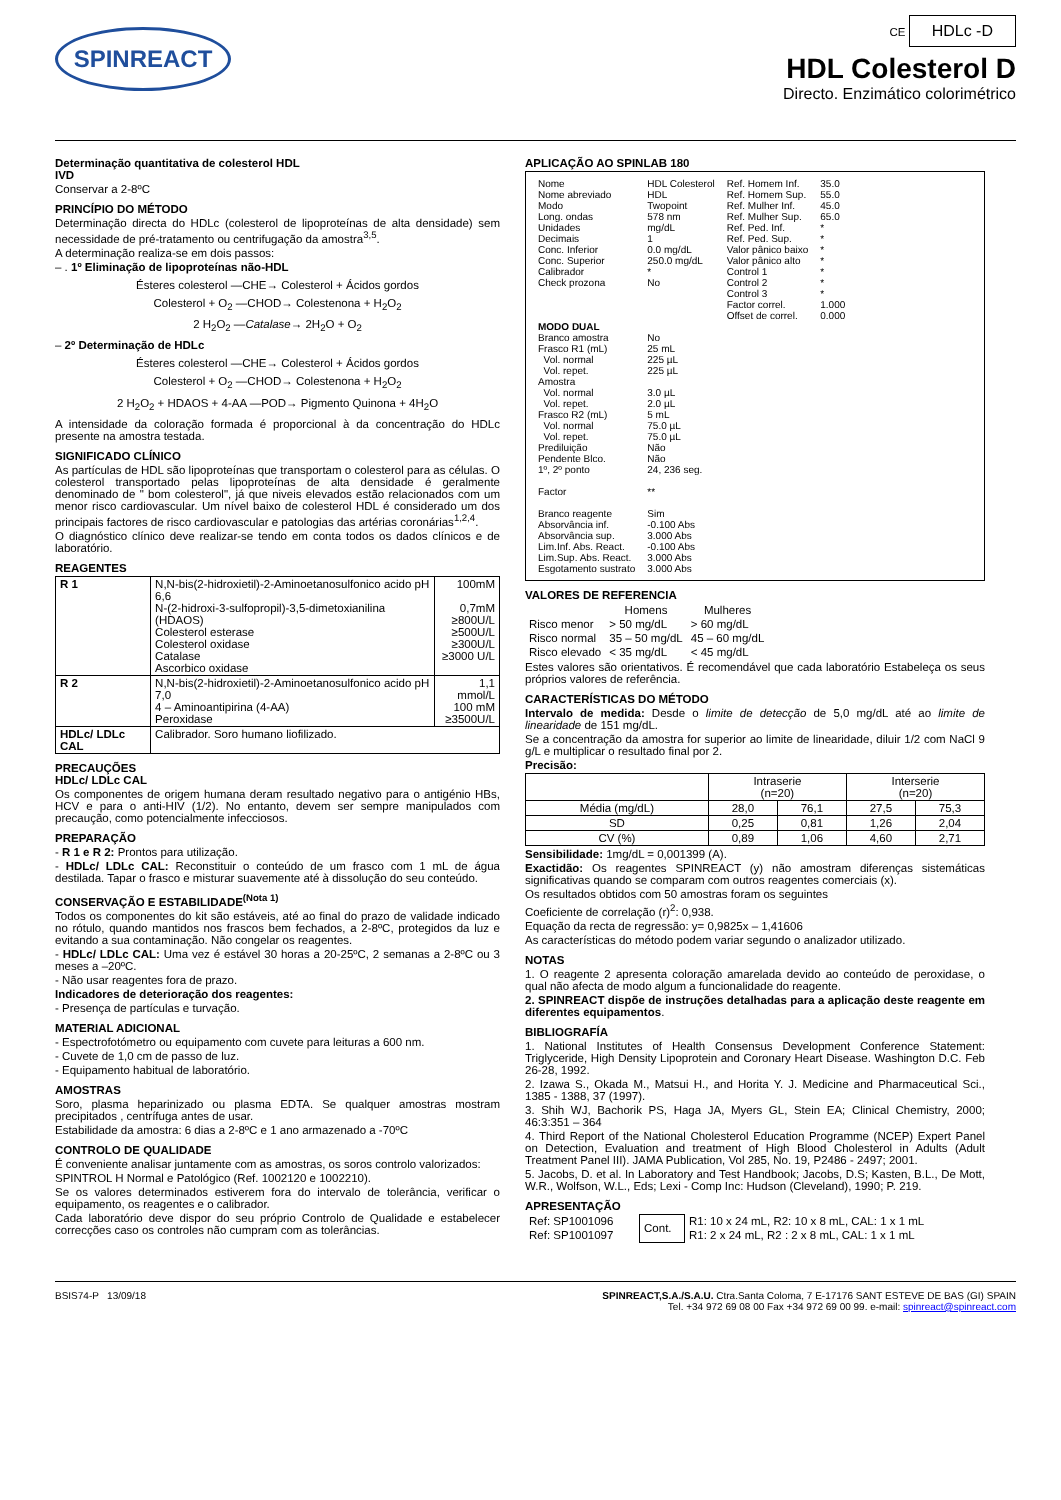SPINREACT
CE HDLc -D
HDL Colesterol D
Directo. Enzimático colorimétrico
Determinação quantitativa de colesterol HDL
IVD
Conservar a 2-8ºC
PRINCÍPIO DO MÉTODO
Determinação directa do HDLc (colesterol de lipoproteínas de alta densidade) sem necessidade de pré-tratamento ou centrifugação da amostra<sup>3,5</sup>.
A determinação realiza-se em dois passos:
– . 1º Eliminação de lipoproteínas não-HDL
Ésteres colesterol —CHE→ Colesterol + Ácidos gordos
Colesterol + O<sub>2</sub> —CHOD→ Colestenona + H<sub>2</sub>O<sub>2</sub>
2 H<sub>2</sub>O<sub>2</sub> —Catalase→ 2H<sub>2</sub>O + O<sub>2</sub>
– 2º Determinação de HDLc
Ésteres colesterol —CHE→ Colesterol + Ácidos gordos
Colesterol + O<sub>2</sub> —CHOD→ Colestenona + H<sub>2</sub>O<sub>2</sub>
2 H<sub>2</sub>O<sub>2</sub> + HDAOS + 4-AA —POD→ Pigmento Quinona + 4H<sub>2</sub>O
A intensidade da coloração formada é proporcional à da concentração do HDLc presente na amostra testada.
SIGNIFICADO CLÍNICO
As partículas de HDL são lipoproteínas que transportam o colesterol para as células. O colesterol transportado pelas lipoproteínas de alta densidade é geralmente denominado de " bom colesterol", já que niveis elevados estão relacionados com um menor risco cardiovascular. Um nível baixo de colesterol HDL é considerado um dos principais factores de risco cardiovascular e patologias das artérias coronárias<sup>1,2,4</sup>.
O diagnóstico clínico deve realizar-se tendo em conta todos os dados clínicos e de laboratório.
REAGENTES
| R 1 | N,N-bis(2-hidroxietil)-2-Aminoetanosulfonico acido pH 6,6 N-(2-hidroxi-3-sulfopropil)-3,5-dimetoxianilina (HDAOS) Colesterol esterase Colesterol oxidase Catalase Ascorbico oxidase | 100mM 0,7mM ≥800U/L ≥500U/L ≥300U/L ≥3000 U/L |
| R 2 | N,N-bis(2-hidroxietil)-2-Aminoetanosulfonico acido pH 7,0 4 – Aminoantipirina (4-AA) Peroxidase | 1,1 mmol/L 100 mM ≥3500U/L |
| HDLc/ LDLc CAL | Calibrador. Soro humano liofilizado. | |
PRECAUÇÕES
HDLc/ LDLc CAL
Os componentes de origem humana deram resultado negativo para o antigénio HBs, HCV e para o anti-HIV (1/2). No entanto, devem ser sempre manipulados com precaução, como potencialmente infecciosos.
PREPARAÇÃO
- R 1 e R 2: Prontos para utilização.
- HDLc/ LDLc CAL: Reconstituir o conteúdo de um frasco com 1 mL de água destilada. Tapar o frasco e misturar suavemente até à dissolução do seu conteúdo.
CONSERVAÇÃO E ESTABILIDADE<sup>(Nota 1)</sup>
Todos os componentes do kit são estáveis, até ao final do prazo de validade indicado no rótulo, quando mantidos nos frascos bem fechados, a 2-8ºC, protegidos da luz e evitando a sua contaminação. Não congelar os reagentes.
- HDLc/ LDLc CAL: Uma vez é estável 30 horas a 20-25ºC, 2 semanas a 2-8ºC ou 3 meses a –20ºC.
- Não usar reagentes fora de prazo.
Indicadores de deterioração dos reagentes:
- Presença de partículas e turvação.
MATERIAL ADICIONAL
- Espectrofotómetro ou equipamento com cuvete para leituras a 600 nm.
- Cuvete de 1,0 cm de passo de luz.
- Equipamento habitual de laboratório.
AMOSTRAS
Soro, plasma heparinizado ou plasma EDTA. Se qualquer amostras mostram precipitados , centrífuga antes de usar.
Estabilidade da amostra: 6 dias a 2-8ºC e 1 ano armazenado a -70ºC
CONTROLO DE QUALIDADE
É conveniente analisar juntamente com as amostras, os soros controlo valorizados:
SPINTROL H Normal e Patológico (Ref. 1002120 e 1002210).
Se os valores determinados estiverem fora do intervalo de tolerância, verificar o equipamento, os reagentes e o calibrador.
Cada laboratório deve dispor do seu próprio Controlo de Qualidade e estabelecer correcções caso os controles não cumpram com as tolerâncias.
APLICAÇÃO AO SPINLAB 180
| Nome Nome abreviado Modo Long. ondas Unidades Decimais Conc. Inferior Conc. Superior Calibrador Check prozona | HDL Colesterol HDL Twopoint 578 nm mg/dL 1 0.0 mg/dL 250.0 mg/dL * No | Ref. Homem Inf. Ref. Homem Sup. Ref. Mulher Inf. Ref. Mulher Sup. Ref. Ped. Inf. Ref. Ped. Sup. Valor pânico baixo Valor pânico alto Control 1 Control 2 Control 3 Factor correl. Offset de correl. | 35.0 55.0 45.0 65.0 * * * * * * * 1.000 0.000 |
| MODO DUAL | | | |
| Branco amostra Frasco R1 (mL) Vol. normal Vol. repet. Amostra Vol. normal Vol. repet. Frasco R2 (mL) Vol. normal Vol. repet. Prediluição Pendente Blco. 1º, 2º ponto Factor Branco reagente Absorvância inf. Absorvância sup. Lim.Inf. Abs. React. Lim.Sup. Abs. React. Esgotamento sustrato | No 25 mL 225 µL 225 µL 3.0 µL 2.0 µL 5 mL 75.0 µL 75.0 µL Não Não 24, 236 seg. ** Sim -0.100 Abs 3.000 Abs -0.100 Abs 3.000 Abs 3.000 Abs | | |
VALORES DE REFERENCIA
| | Homens | Mulheres |
| --- | --- | --- |
| Risco menor | > 50 mg/dL | > 60 mg/dL |
| Risco normal | 35 – 50 mg/dL | 45 – 60 mg/dL |
| Risco elevado | < 35 mg/dL | < 45 mg/dL |
Estes valores são orientativos. É recomendável que cada laboratório Estabeleça os seus próprios valores de referência.
CARACTERÍSTICAS DO MÉTODO
Intervalo de medida: Desde o limite de detecção de 5,0 mg/dL até ao limite de linearidade de 151 mg/dL.
Se a concentração da amostra for superior ao limite de linearidade, diluir 1/2 com NaCl 9 g/L e multiplicar o resultado final por 2.
Precisão:
| | Intraserie (n=20) | | Interserie (n=20) | |
| Média (mg/dL) | 28,0 | 76,1 | 27,5 | 75,3 |
| SD | 0,25 | 0,81 | 1,26 | 2,04 |
| CV (%) | 0,89 | 1,06 | 4,60 | 2,71 |
Sensibilidade: 1mg/dL = 0,001399 (A).
Exactidão: Os reagentes SPINREACT (y) não amostram diferenças sistemáticas significativas quando se comparam com outros reagentes comerciais (x).
Os resultados obtidos com 50 amostras foram os seguintes
Coeficiente de correlação (r)<sup>2</sup>: 0,938.
Equação da recta de regressão: y= 0,9825x – 1,41606
As características do método podem variar segundo o analizador utilizado.
NOTAS
1. O reagente 2 apresenta coloração amarelada devido ao conteúdo de peroxidase, o qual não afecta de modo algum a funcionalidade do reagente.
2. SPINREACT dispõe de instruções detalhadas para a aplicação deste reagente em diferentes equipamentos.
BIBLIOGRAFÍA
1. National Institutes of Health Consensus Development Conference Statement: Triglyceride, High Density Lipoprotein and Coronary Heart Disease. Washington D.C. Feb 26-28, 1992.
2. Izawa S., Okada M., Matsui H., and Horita Y. J. Medicine and Pharmaceutical Sci., 1385 - 1388, 37 (1997).
3. Shih WJ, Bachorik PS, Haga JA, Myers GL, Stein EA; Clinical Chemistry, 2000; 46:3:351 – 364
4. Third Report of the National Cholesterol Education Programme (NCEP) Expert Panel on Detection, Evaluation and treatment of High Blood Cholesterol in Adults (Adult Treatment Panel III). JAMA Publication, Vol 285, No. 19, P2486 - 2497; 2001.
5. Jacobs, D. et al. In Laboratory and Test Handbook; Jacobs, D.S; Kasten, B.L., De Mott, W.R., Wolfson, W.L., Eds; Lexi - Comp Inc: Hudson (Cleveland), 1990; P. 219.
APRESENTAÇÃO
| Ref: SP1001096 | Cont. | R1: 10 x 24 mL, R2: 10 x 8 mL, CAL: 1 x 1 mL |
| Ref: SP1001097 | | R1: 2 x 24 mL, R2 : 2 x 8 mL, CAL: 1 x 1 mL |
BSIS74-P 13/09/18 SPINREACT,S.A./S.A.U. Ctra.Santa Coloma, 7 E-17176 SANT ESTEVE DE BAS (GI) SPAIN
Tel. +34 972 69 08 00 Fax +34 972 69 00 99. e-mail: spinreact@spinreact.com